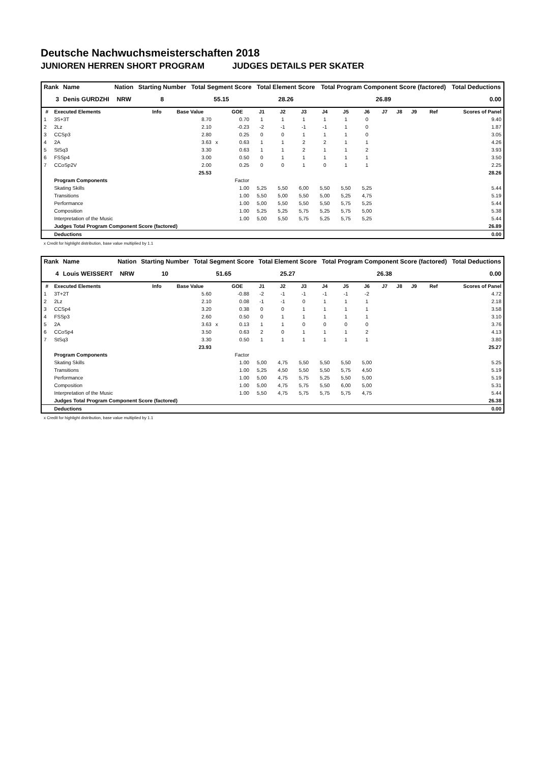Deutsche Nachwuchsmeisterschaften 2018
JUNIOREN HERREN SHORT PROGRAM JUDGES DETAILS PER SKATER
| Rank | Name | Nation | Starting Number | Total Segment Score | Total Element Score | Total Program Component Score (factored) | Total Deductions |
| --- | --- | --- | --- | --- | --- | --- | --- |
| 3 | Denis GURDZHI | NRW | 8 | 55.15 | 28.26 | 26.89 | 0.00 |
| # | Executed Elements | Info | Base Value | | GOE | J1 | J2 | J3 | J4 | J5 | J6 | J7 | J8 | J9 | Ref | Scores of Panel |
| --- | --- | --- | --- | --- | --- | --- | --- | --- | --- | --- | --- | --- | --- | --- | --- | --- |
| 1 | 3S+3T | | 8.70 | | 0.70 | 1 | 1 | 1 | 1 | 1 | 0 | | | | | 9.40 |
| 2 | 2Lz | | 2.10 | | -0.23 | -2 | -1 | -1 | -1 | 1 | 0 | | | | | 1.87 |
| 3 | CCSp3 | | 2.80 | | 0.25 | 0 | 0 | 1 | 1 | 1 | 0 | | | | | 3.05 |
| 4 | 2A | | 3.63 | x | 0.63 | 1 | 1 | 2 | 2 | 1 | 1 | | | | | 4.26 |
| 5 | StSq3 | | 3.30 | | 0.63 | 1 | 1 | 2 | 1 | 1 | 2 | | | | | 3.93 |
| 6 | FSSp4 | | 3.00 | | 0.50 | 0 | 1 | 1 | 1 | 1 | 1 | | | | | 3.50 |
| 7 | CCoSp2V | | 2.00 | | 0.25 | 0 | 0 | 1 | 0 | 1 | 1 | | | | | 2.25 |
| | | | 25.53 | | | | | | | | | | | | | 28.26 |
| | Program Components | | | | Factor | | | | | | | | | | | |
| | Skating Skills | | | | 1.00 | 5,25 | 5,50 | 6,00 | 5,50 | 5,50 | 5,25 | | | | | 5.44 |
| | Transitions | | | | 1.00 | 5,50 | 5,00 | 5,50 | 5,00 | 5,25 | 4,75 | | | | | 5.19 |
| | Performance | | | | 1.00 | 5,00 | 5,50 | 5,50 | 5,50 | 5,75 | 5,25 | | | | | 5.44 |
| | Composition | | | | 1.00 | 5,25 | 5,25 | 5,75 | 5,25 | 5,75 | 5,00 | | | | | 5.38 |
| | Interpretation of the Music | | | | 1.00 | 5,00 | 5,50 | 5,75 | 5,25 | 5,75 | 5,25 | | | | | 5.44 |
| | Judges Total Program Component Score (factored) | | | | | | | | | | | | | | | 26.89 |
| | Deductions | | | | | | | | | | | | | | | 0.00 |
x Credit for highlight distribution, base value multiplied by 1.1
| Rank | Name | Nation | Starting Number | Total Segment Score | Total Element Score | Total Program Component Score (factored) | Total Deductions |
| --- | --- | --- | --- | --- | --- | --- | --- |
| 4 | Louis WEISSERT | NRW | 10 | 51.65 | 25.27 | 26.38 | 0.00 |
| # | Executed Elements | Info | Base Value | | GOE | J1 | J2 | J3 | J4 | J5 | J6 | J7 | J8 | J9 | Ref | Scores of Panel |
| --- | --- | --- | --- | --- | --- | --- | --- | --- | --- | --- | --- | --- | --- | --- | --- | --- |
| 1 | 3T+2T | | 5.60 | | -0.88 | -2 | -1 | -1 | -1 | -1 | -2 | | | | | 4.72 |
| 2 | 2Lz | | 2.10 | | 0.08 | -1 | -1 | 0 | 1 | 1 | 1 | | | | | 2.18 |
| 3 | CCSp4 | | 3.20 | | 0.38 | 0 | 0 | 1 | 1 | 1 | 1 | | | | | 3.58 |
| 4 | FSSp3 | | 2.60 | | 0.50 | 0 | 1 | 1 | 1 | 1 | 1 | | | | | 3.10 |
| 5 | 2A | | 3.63 | x | 0.13 | 1 | 1 | 0 | 0 | 0 | 0 | | | | | 3.76 |
| 6 | CCoSp4 | | 3.50 | | 0.63 | 2 | 0 | 1 | 1 | 1 | 2 | | | | | 4.13 |
| 7 | StSq3 | | 3.30 | | 0.50 | 1 | 1 | 1 | 1 | 1 | 1 | | | | | 3.80 |
| | | | 23.93 | | | | | | | | | | | | | 25.27 |
| | Program Components | | | | Factor | | | | | | | | | | | |
| | Skating Skills | | | | 1.00 | 5,00 | 4,75 | 5,50 | 5,50 | 5,50 | 5,00 | | | | | 5.25 |
| | Transitions | | | | 1.00 | 5,25 | 4,50 | 5,50 | 5,50 | 5,75 | 4,50 | | | | | 5.19 |
| | Performance | | | | 1.00 | 5,00 | 4,75 | 5,75 | 5,25 | 5,50 | 5,00 | | | | | 5.19 |
| | Composition | | | | 1.00 | 5,00 | 4,75 | 5,75 | 5,50 | 6,00 | 5,00 | | | | | 5.31 |
| | Interpretation of the Music | | | | 1.00 | 5,50 | 4,75 | 5,75 | 5,75 | 5,75 | 4,75 | | | | | 5.44 |
| | Judges Total Program Component Score (factored) | | | | | | | | | | | | | | | 26.38 |
| | Deductions | | | | | | | | | | | | | | | 0.00 |
x Credit for highlight distribution, base value multiplied by 1.1